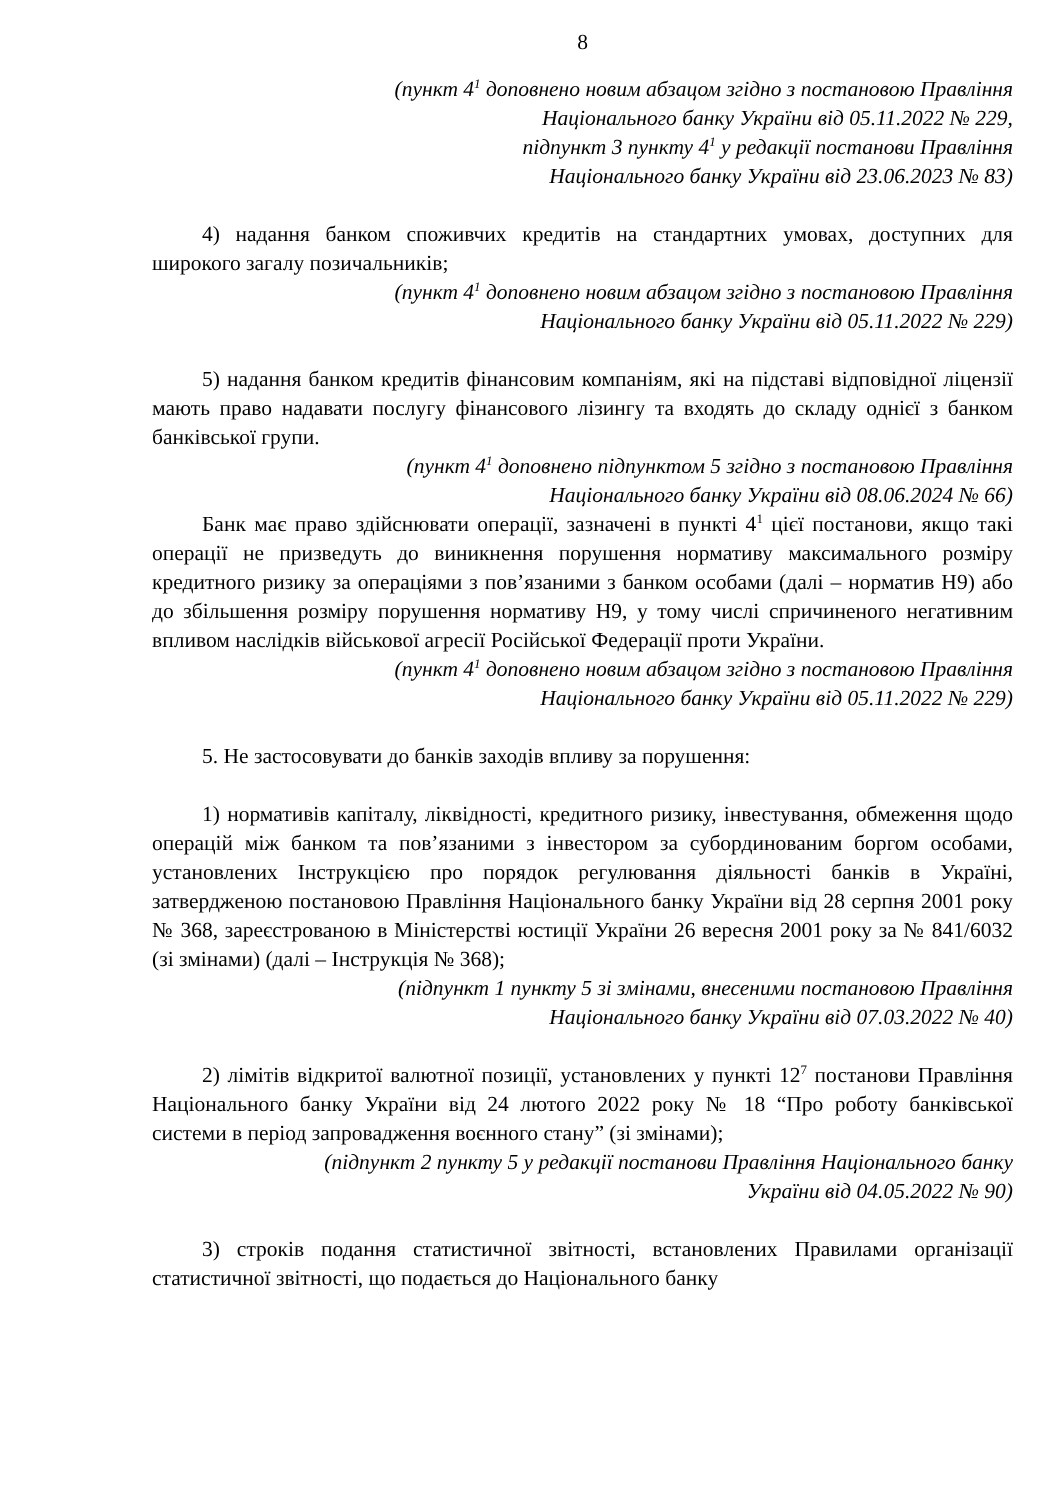8
(пункт 4<sup>1</sup> доповнено новим абзацом згідно з постановою Правління
Національного банку України від 05.11.2022 № 229,
підпункт 3 пункту 4<sup>1</sup> у редакції постанови Правління
Національного банку України від 23.06.2023 № 83)
4) надання банком споживчих кредитів на стандартних умовах, доступних для широкого загалу позичальників;
(пункт 4<sup>1</sup> доповнено новим абзацом згідно з постановою Правління
Національного банку України від 05.11.2022 № 229)
5) надання банком кредитів фінансовим компаніям, які на підставі відповідної ліцензії мають право надавати послугу фінансового лізингу та входять до складу однієї з банком банківської групи.
(пункт 4<sup>1</sup> доповнено підпунктом 5 згідно з постановою Правління
Національного банку України від 08.06.2024 № 66)
Банк має право здійснювати операції, зазначені в пункті 4<sup>1</sup> цієї постанови, якщо такі операції не призведуть до виникнення порушення нормативу максимального розміру кредитного ризику за операціями з пов’язаними з банком особами (далі – норматив Н9) або до збільшення розміру порушення нормативу Н9, у тому числі спричиненого негативним впливом наслідків військової агресії Російської Федерації проти України.
(пункт 4<sup>1</sup> доповнено новим абзацом згідно з постановою Правління
Національного банку України від 05.11.2022 № 229)
5. Не застосовувати до банків заходів впливу за порушення:
1) нормативів капіталу, ліквідності, кредитного ризику, інвестування, обмеження щодо операцій між банком та пов’язаними з інвестором за субординованим боргом особами, установлених Інструкцією про порядок регулювання діяльності банків в Україні, затвердженою постановою Правління Національного банку України від 28 серпня 2001 року № 368, зареєстрованою в Міністерстві юстиції України 26 вересня 2001 року за № 841/6032 (зі змінами) (далі – Інструкція № 368);
(підпункт 1 пункту 5 зі змінами, внесеними постановою Правління
Національного банку України від 07.03.2022 № 40)
2) лімітів відкритої валютної позиції, установлених у пункті 12<sup>7</sup> постанови Правління Національного банку України від 24 лютого 2022 року № 18 “Про роботу банківської системи в період запровадження воєнного стану” (зі змінами);
(підпункт 2 пункту 5 у редакції постанови Правління Національного банку
України від 04.05.2022 № 90)
3) строків подання статистичної звітності, встановлених Правилами організації статистичної звітності, що подається до Національного банку